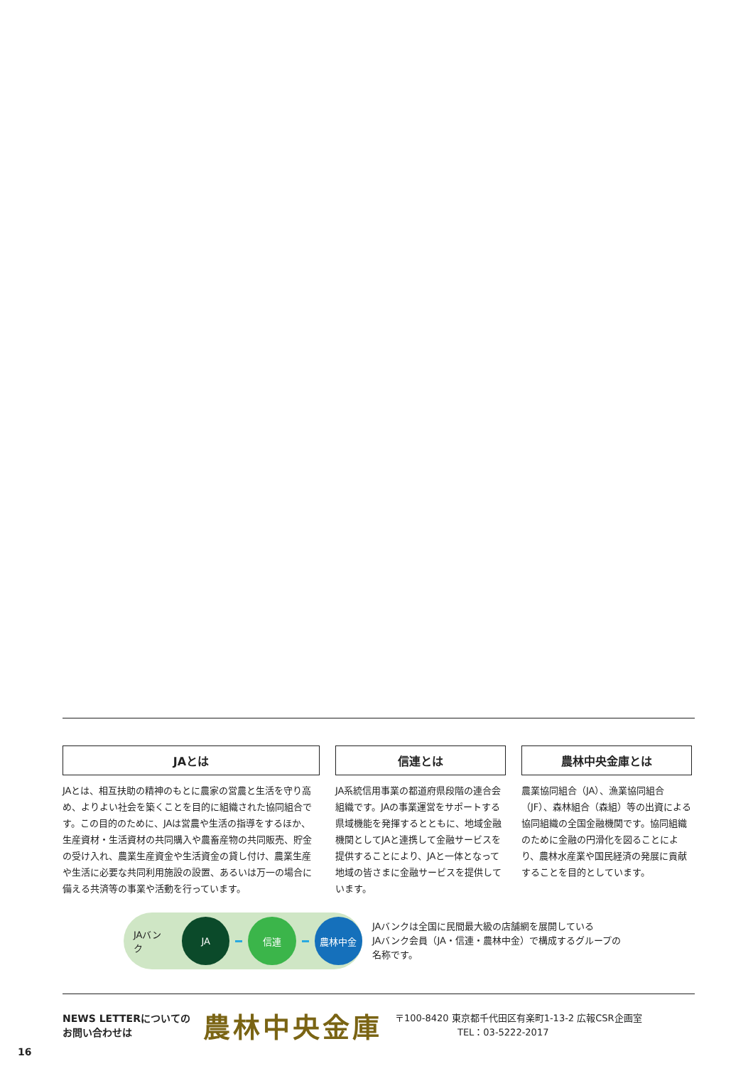JAとは
JAとは、相互扶助の精神のもとに農家の営農と生活を守り高め、よりよい社会を築くことを目的に組織された協同組合です。この目的のために、JAは営農や生活の指導をするほか、生産資材・生活資材の共同購入や農畜産物の共同販売、貯金の受け入れ、農業生産資金や生活資金の貸し付け、農業生産や生活に必要な共同利用施設の設置、あるいは万一の場合に備える共済等の事業や活動を行っています。
信連とは
JA系統信用事業の都道府県段階の連合会組織です。JAの事業運営をサポートする県域機能を発揮するとともに、地域金融機関としてJAと連携して金融サービスを提供することにより、JAと一体となって地域の皆さまに金融サービスを提供しています。
農林中央金庫とは
農業協同組合（JA）、漁業協同組合（JF）、森林組合（森組）等の出資による協同組織の全国金融機関です。協同組織のために金融の円滑化を図ることにより、農林水産業や国民経済の発展に貢献することを目的としています。
JAバンク
JA 信連 農林中金
JAバンクは全国に民間最大級の店舗網を展開している
JAバンク会員（JA・信連・農林中金）で構成するグループの
名称です。
NEWS LETTERについての
お問い合わせは
農林中央金庫
〒100-8420 東京都千代田区有楽町1-13-2 広報CSR企画室
TEL：03-5222-2017
16